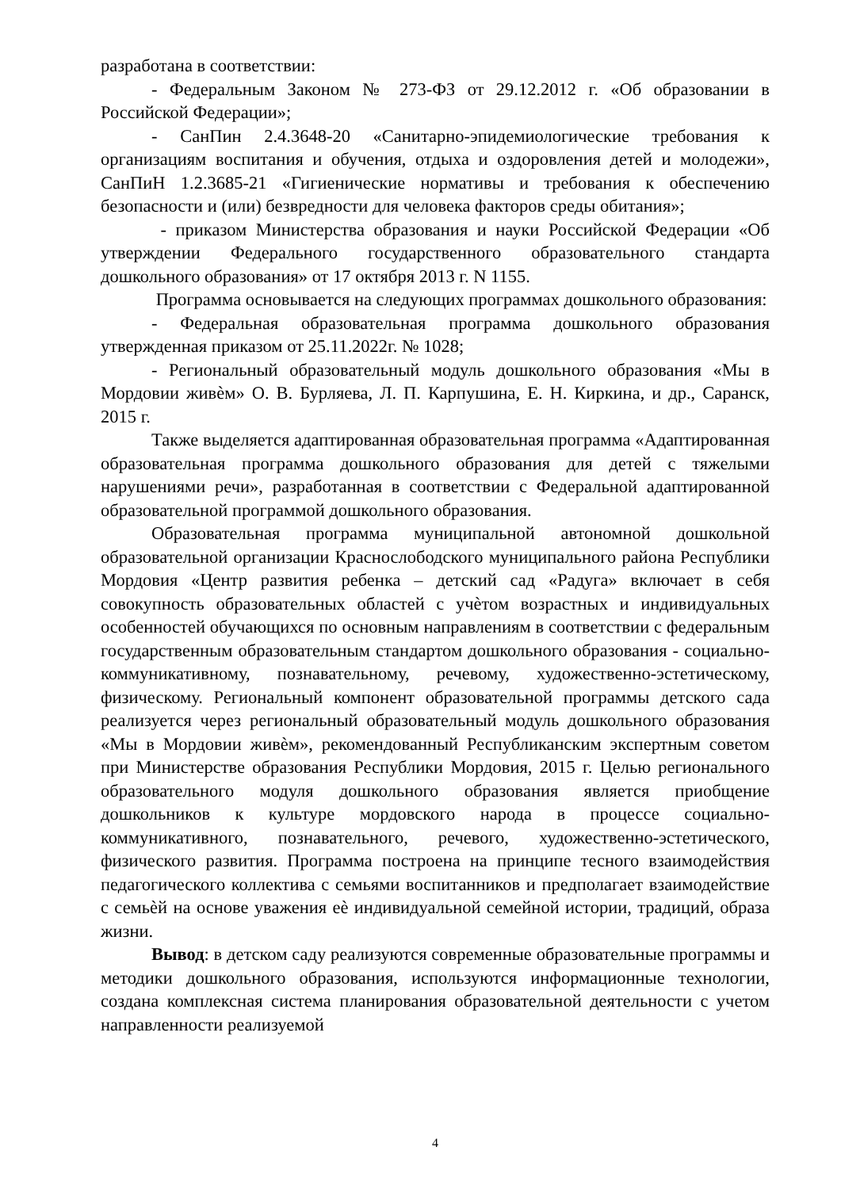разработана в соответствии:
- Федеральным Законом № 273-ФЗ от 29.12.2012 г. «Об образовании в Российской Федерации»;
- СанПин 2.4.3648-20 «Санитарно-эпидемиологические требования к организациям воспитания и обучения, отдыха и оздоровления детей и молодежи», СанПиН 1.2.3685-21 «Гигиенические нормативы и требования к обеспечению безопасности и (или) безвредности для человека факторов среды обитания»;
- приказом Министерства образования и науки Российской Федерации «Об утверждении Федерального государственного образовательного стандарта дошкольного образования» от 17 октября 2013 г. N 1155.
Программа основывается на следующих программах дошкольного образования:
- Федеральная образовательная программа дошкольного образования утвержденная приказом от 25.11.2022г. № 1028;
- Региональный образовательный модуль дошкольного образования «Мы в Мордовии живѐм» О. В. Бурляева, Л. П. Карпушина, Е. Н. Киркина, и др., Саранск, 2015 г.
Также выделяется адаптированная образовательная программа «Адаптированная образовательная программа дошкольного образования для детей с тяжелыми нарушениями речи», разработанная в соответствии с Федеральной адаптированной образовательной программой дошкольного образования.
Образовательная программа муниципальной автономной дошкольной образовательной организации Краснослободского муниципального района Республики Мордовия «Центр развития ребенка – детский сад «Радуга» включает в себя совокупность образовательных областей с учѐтом возрастных и индивидуальных особенностей обучающихся по основным направлениям в соответствии с федеральным государственным образовательным стандартом дошкольного образования - социально-коммуникативному, познавательному, речевому, художественно-эстетическому, физическому. Региональный компонент образовательной программы детского сада реализуется через региональный образовательный модуль дошкольного образования «Мы в Мордовии живѐм», рекомендованный Республиканским экспертным советом при Министерстве образования Республики Мордовия, 2015 г. Целью регионального образовательного модуля дошкольного образования является приобщение дошкольников к культуре мордовского народа в процессе социально-коммуникативного, познавательного, речевого, художественно-эстетического, физического развития. Программа построена на принципе тесного взаимодействия педагогического коллектива с семьями воспитанников и предполагает взаимодействие с семьѐй на основе уважения еѐ индивидуальной семейной истории, традиций, образа жизни.
Вывод: в детском саду реализуются современные образовательные программы и методики дошкольного образования, используются информационные технологии, создана комплексная система планирования образовательной деятельности с учетом направленности реализуемой
4